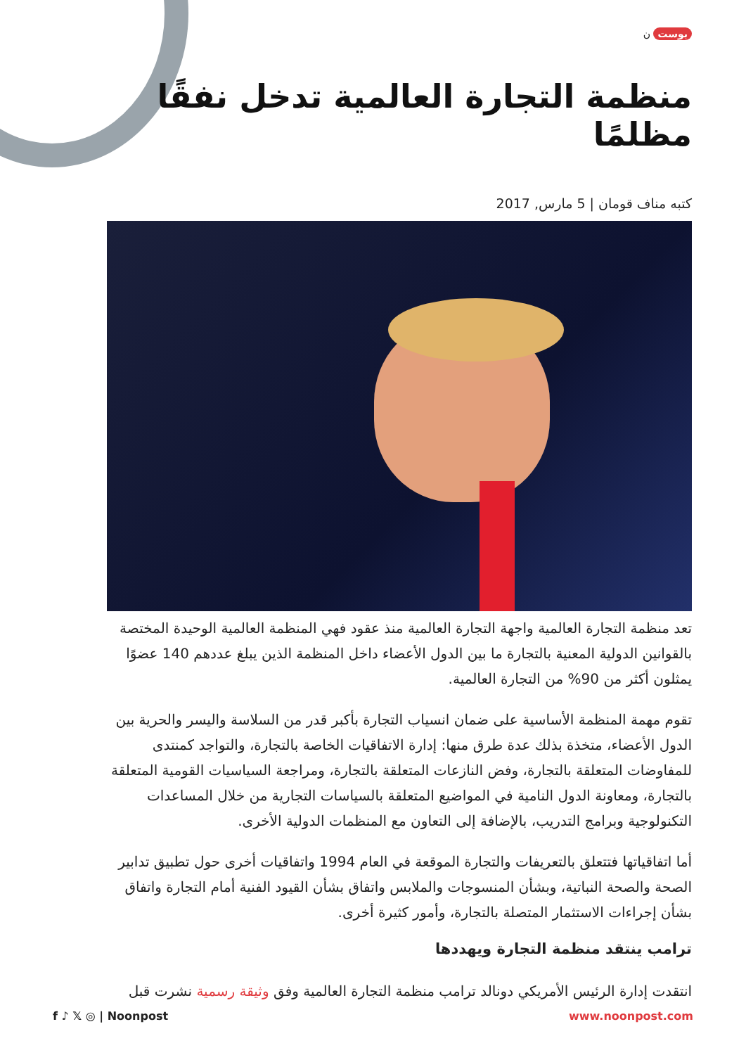بوست ن
منظمة التجارة العالمية تدخل نفقًا مظلمًا
كتبه مناف قومان | 5 مارس, 2017
تعد منظمة التجارة العالمية واجهة التجارة العالمية منذ عقود فهي المنظمة العالمية الوحيدة المختصة بالقوانين الدولية المعنية بالتجارة ما بين الدول الأعضاء داخل المنظمة الذين يبلغ عددهم 140 عضوًا يمثلون أكثر من 90% من التجارة العالمية.
تقوم مهمة المنظمة الأساسية على ضمان انسياب التجارة بأكبر قدر من السلاسة واليسر والحرية بين الدول الأعضاء، متخذة بذلك عدة طرق منها: إدارة الاتفاقيات الخاصة بالتجارة، والتواجد كمنتدى للمفاوضات المتعلقة بالتجارة، وفض النازعات المتعلقة بالتجارة، ومراجعة السياسيات القومية المتعلقة بالتجارة، ومعاونة الدول النامية في المواضيع المتعلقة بالسياسات التجارية من خلال المساعدات التكنولوجية وبرامج التدريب، بالإضافة إلى التعاون مع المنظمات الدولية الأخرى.
أما اتفاقياتها فتتعلق بالتعريفات والتجارة الموقعة في العام 1994 واتفاقيات أخرى حول تطبيق تدابير الصحة والصحة النباتية، وبشأن المنسوجات والملابس واتفاق بشأن القيود الفنية أمام التجارة واتفاق بشأن إجراءات الاستثمار المتصلة بالتجارة، وأمور كثيرة أخرى.
ترامب ينتقد منظمة التجارة ويهددها
انتقدت إدارة الرئيس الأمريكي دونالد ترامب منظمة التجارة العالمية وفق وثيقة رسمية نشرت قبل
f ♪ 𝕏 ◎ | Noonpost www.noonpost.com